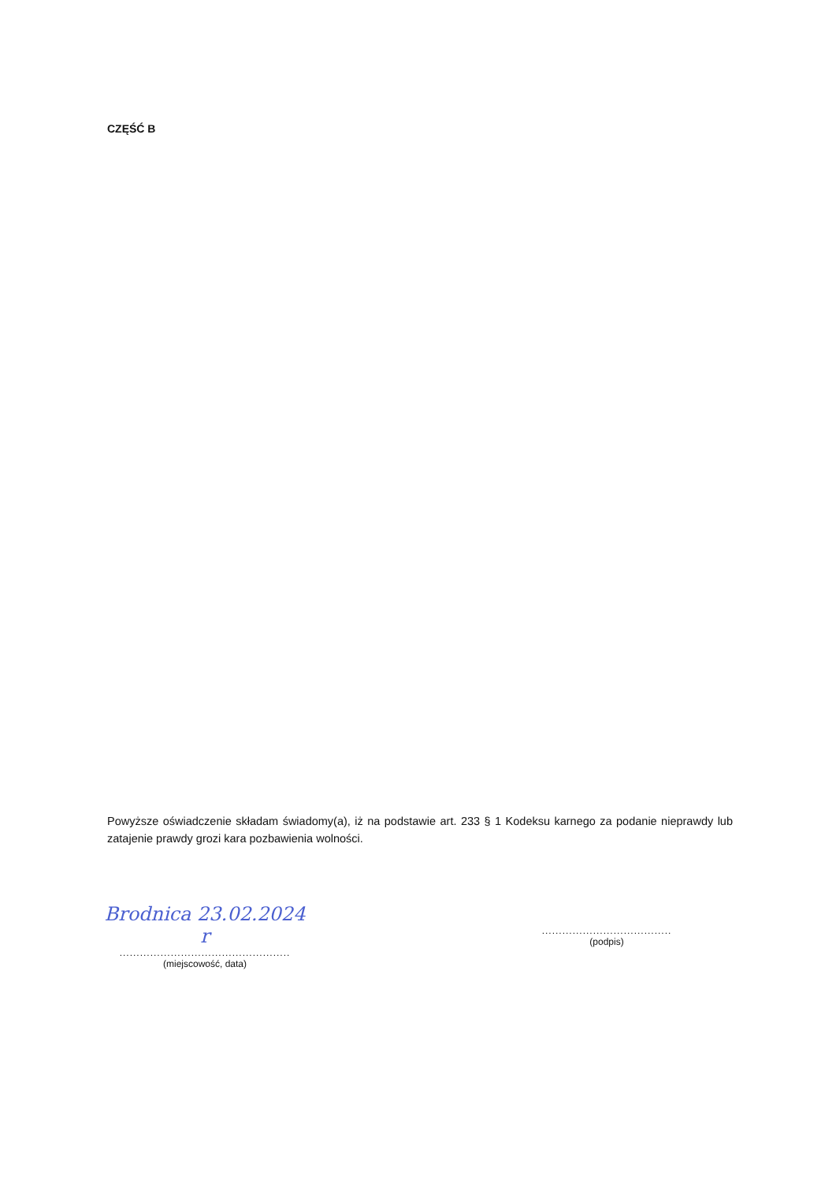CZĘŚĆ B
Powyższe oświadczenie składam świadomy(a), iż na podstawie art. 233 § 1 Kodeksu karnego za podanie nieprawdy lub zatajenie prawdy grozi kara pozbawienia wolności.
Brodnica 23.02.2024 r
..................................................
(miejscowość, data)
......................................
(podpis)